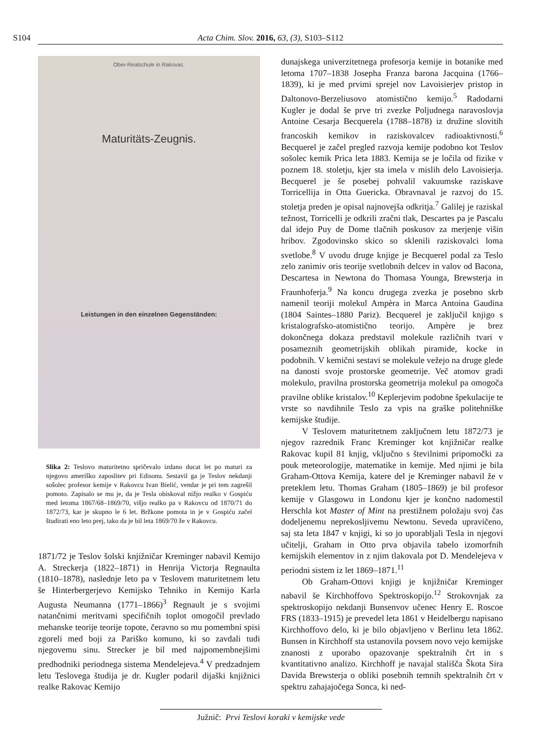S104 Acta Chim. Slov. 2016, 63, (3), S103–S112
Ober-Realschule in Rakovac.
Maturitäts-Zeugnis.
Leistungen in den einzelnen Gegenständen:
Slika 2: Teslovo maturitetno spričevalo izdano ducat let po maturi za njegovo ameriško zaposlitev pri Edisonu. Sestavil ga je Teslov nekdanji sošolec profesor kemije v Rakovcu Ivan Bielić, vendar je pri tem zagrešil pomoto. Zapisalo se mu je, da je Tesla obiskoval nižjo realko v Gospiću med letoma 1867/68–1869/70, višjo realko pa v Rakovcu od 1870/71 do 1872/73, kar je skupno le 6 let. Bržkone pomota in je v Gospiću začel študirati eno leto prej, tako da je bil leta 1869/70 že v Rakovcu.
1871/72 je Teslov šolski knjižničar Kreminger nabavil Kemijo A. Streckerja (1822–1871) in Henrija Victorja Regnaulta (1810–1878), naslednje leto pa v Teslovem maturitetnem letu še Hinterbergerjevo Kemijsko Tehniko in Kemijo Karla Augusta Neumanna (1771–1866)<sup>3</sup> Regnault je s svojimi natančnimi meritvami specifičnih toplot omogočil prevlado mehanske teorije teorije topote, čeravno so mu pomembni spisi zgoreli med boji za Pariško komuno, ki so zavdali tudi njegovemu sinu. Strecker je bil med najpomembnejšimi predhodniki periodnega sistema Mendelejeva.<sup>4</sup> V predzadnjem letu Teslovega študija je dr. Kugler podaril dijaški knjižnici realke Rakovac Kemijo
dunajskega univerzitetnega profesorja kemije in botanike med letoma 1707–1838 Josepha Franza barona Jacquina (1766–1839), ki je med prvimi sprejel nov Lavoisierjev pristop in Daltonovo-Berzeliusovo atomistično kemijo.<sup>5</sup> Radodarni Kugler je dodal še prve tri zvezke Poljudnega naravoslovja Antoine Cesarja Becquerela (1788–1878) iz družine slovitih francoskih kemikov in raziskovalcev radioaktivnosti.<sup>6</sup> Becquerel je začel pregled razvoja kemije podobno kot Teslov sošolec kemik Prica leta 1883. Kemija se je ločila od fizike v poznem 18. stoletju, kjer sta imela v mislih delo Lavoisierja. Becquerel je še posebej pohvalil vakuumske raziskave Torricellija in Otta Guericka. Obravnaval je razvoj do 15. stoletja preden je opisal najnovejša odkritja.<sup>7</sup> Galilej je raziskal težnost, Torricelli je odkrili zračni tlak, Descartes pa je Pascalu dal idejo Puy de Dome tlačnih poskusov za merjenje višin hribov. Zgodovinsko skico so sklenili raziskovalci loma svetlobe.<sup>8</sup> V uvodu druge knjige je Becquerel podal za Teslo zelo zanimiv oris teorije svetlobnih delcev in valov od Bacona, Descartesa in Newtona do Thomasa Younga, Brewsterja in Fraunhoferja.<sup>9</sup> Na koncu drugega zvezka je posebno skrb namenil teoriji molekul Ampèra in Marca Antoina Gaudina (1804 Saintes–1880 Pariz). Becquerel je zaključil knjigo s kristalografsko-atomistično teorijo. Ampère je brez dokončnega dokaza predstavil molekule različnih tvari v posameznih geometrijskih oblikah piramide, kocke in podobnih. V kemični sestavi se molekule vežejo na druge glede na danosti svoje prostorske geometrije. Več atomov gradi molekulo, pravilna prostorska geometrija molekul pa omogoča pravilne oblike kristalov.<sup>10</sup> Keplerjevim podobne špekulacije te vrste so navdihnile Teslo za vpis na graške politehniške kemijske študije.
V Teslovem maturitetnem zaključnem letu 1872/73 je njegov razrednik Franc Kreminger kot knjižničar realke Rakovac kupil 81 knjig, vključno s številnimi pripomočki za pouk meteorologije, matematike in kemije. Med njimi je bila Graham-Ottova Kemija, katere del je Kreminger nabavil že v preteklem letu. Thomas Graham (1805–1869) je bil profesor kemije v Glasgowu in Londonu kjer je končno nadomestil Herschla kot Master of Mint na prestižnem položaju svoj čas dodeljenemu neprekosljivemu Newtonu. Seveda upravičeno, saj sta leta 1847 v knjigi, ki so jo uporabljali Tesla in njegovi učitelji, Graham in Otto prva objavila tabelo izomorfnih kemijskih elementov in z njim tlakovala pot D. Mendelejeva v periodni sistem iz let 1869–1871.<sup>11</sup>
Ob Graham-Ottovi knjigi je knjižničar Kreminger nabavil še Kirchhoffovo Spektroskopijo.<sup>12</sup> Strokovnjak za spektroskopijo nekdanji Bunsenvov učenec Henry E. Roscoe FRS (1833–1915) je prevedel leta 1861 v Heidelbergu napisano Kirchhoffovo delo, ki je bilo objavljeno v Berlinu leta 1862. Bunsen in Kirchhoff sta ustanovila povsem novo vejo kemijske znanosti z uporabo opazovanje spektralnih črt in s kvantitativno analizo. Kirchhoff je navajal stališča Škota Sira Davida Brewsterja o obliki posebnih temnih spektralnih črt v spektru zahajajočega Sonca, ki ned-
Južnič: Prvi Teslovi koraki v kemijske vede